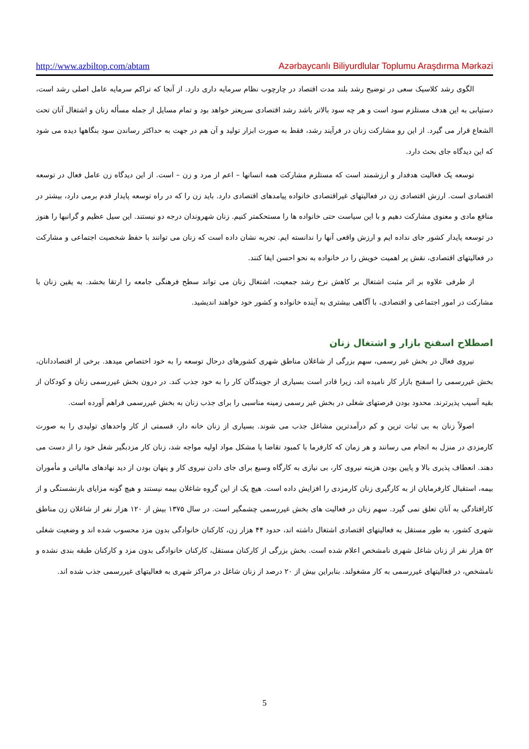http://www.azbiltop.com/abtam Azərbaycanlı Biliyurdlular Toplumu Araşdırma Mərkəzi
الگوی رشد کلاسیک سعی در توضیح رشد بلند مدت اقتصاد در چارچوب نظام سرمایه داری دارد. از آنجا که تراکم سرمایه عامل اصلی رشد است، دستیابی به این هدف مستلزم سود است و هر چه سود بالاتر باشد رشد اقتصادی سریعتر خواهد بود و تمام مسایل از جمله مسأله زنان و اشتغال آنان تحت الشعاع قرار می گیرد. از این رو مشارکت زنان در فرآیند رشد، فقط به صورت ابزار تولید و آن هم در جهت به حداکثر رساندن سود بنگاهها دیده می شود که این دیدگاه جای بحث دارد.
توسعه یک فعالیت هدفدار و ارزشمند است که مستلزم مشارکت همه انسانها – اعم از مرد و زن – است. از این دیدگاه زن عامل فعال در توسعه اقتصادی است. ارزش اقتصادی زن در فعالیتهای غیراقتصادی خانواده پیامدهای اقتصادی دارد. باید زن را که در راه توسعه پایدار قدم برمی دارد، بیشتر در منافع مادی و معنوی مشارکت دهیم و با این سیاست حتی خانواده ها را مستحکمتر کنیم. زنان شهروندان درجه دو نیستند. این سیل عظیم و گرانبها را هنوز در توسعه پایدار کشور جای نداده ایم و ارزش واقعی آنها را ندانسته ایم. تجربه نشان داده است که زنان می توانند با حفظ شخصیت اجتماعی و مشارکت در فعالیتهای اقتصادی، نقش پر اهمیت خویش را در خانواده به نحو احسن ایفا کنند.
از طرفی علاوه بر اثر مثبت اشتغال بر کاهش نرخ رشد جمعیت، اشتغال زنان می تواند سطح فرهنگی جامعه را ارتقا بخشد. به یقین زنان با مشارکت در امور اجتماعی و اقتصادی، با آگاهی بیشتری به آینده خانواده و کشور خود خواهند اندیشید.
اصطلاح اسفنج بازار و اشتغال زنان
نیروی فعال در بخش غیر رسمی، سهم بزرگی از شاغلان مناطق شهری کشورهای درحال توسعه را به خود اختصاص میدهد. برخی از اقتصاددانان، بخش غیررسمی را اسفنج بازار کار نامیده اند، زیرا قادر است بسیاری از جویندگان کار را به خود جذب کند. در درون بخش غیررسمی زنان و کودکان از بقیه آسیب پذیرترند. محدود بودن فرصتهای شغلی در بخش غیر رسمی زمینه مناسبی را برای جذب زنان به بخش غیررسمی فراهم آورده است.
اصولاً زنان به بی ثبات ترین و کم درآمدترین مشاغل جذب می شوند. بسیاری از زنان خانه دار، قسمتی از کار واحدهای تولیدی را به صورت کارمزدی در منزل به انجام می رسانند و هر زمان که کارفرما با کمبود تقاضا یا مشکل مواد اولیه مواجه شد، زنان کار مزدبگیر شغل خود را از دست می دهند. انعطاف پذیری بالا و پایین بودن هزینه نیروی کار، بی نیازی به کارگاه وسیع برای جای دادن نیروی کار و پنهان بودن از دید نهادهای مالیاتی و مأموران بیمه، استقبال کارفرمایان از به کارگیری زنان کارمزدی را افزایش داده است. هیچ یک از این گروه شاغلان بیمه نیستند و هیچ گونه مزایای بازنشستگی و از کارافتادگی به آنان تعلق نمی گیرد. سهم زنان در فعالیت های بخش غیررسمی چشمگیر است. در سال ۱۳۷۵ بیش از ۱۲۰ هزار نفر از شاغلان زن مناطق شهری کشور، به طور مستقل به فعالیتهای اقتصادی اشتغال داشته اند، حدود ۴۴ هزار زن، کارکنان خانوادگی بدون مزد محسوب شده اند و وضعیت شغلی ۵۲ هزار نفر از زنان شاغل شهری نامشخص اعلام شده است. بخش بزرگی از کارکنان مستقل، کارکنان خانوادگی بدون مزد و کارکنان طبقه بندی نشده و نامشخص، در فعالیتهای غیررسمی به کار مشغولند. بنابراین بیش از ۲۰ درصد از زنان شاغل در مراکز شهری به فعالیتهای غیررسمی جذب شده اند.
5